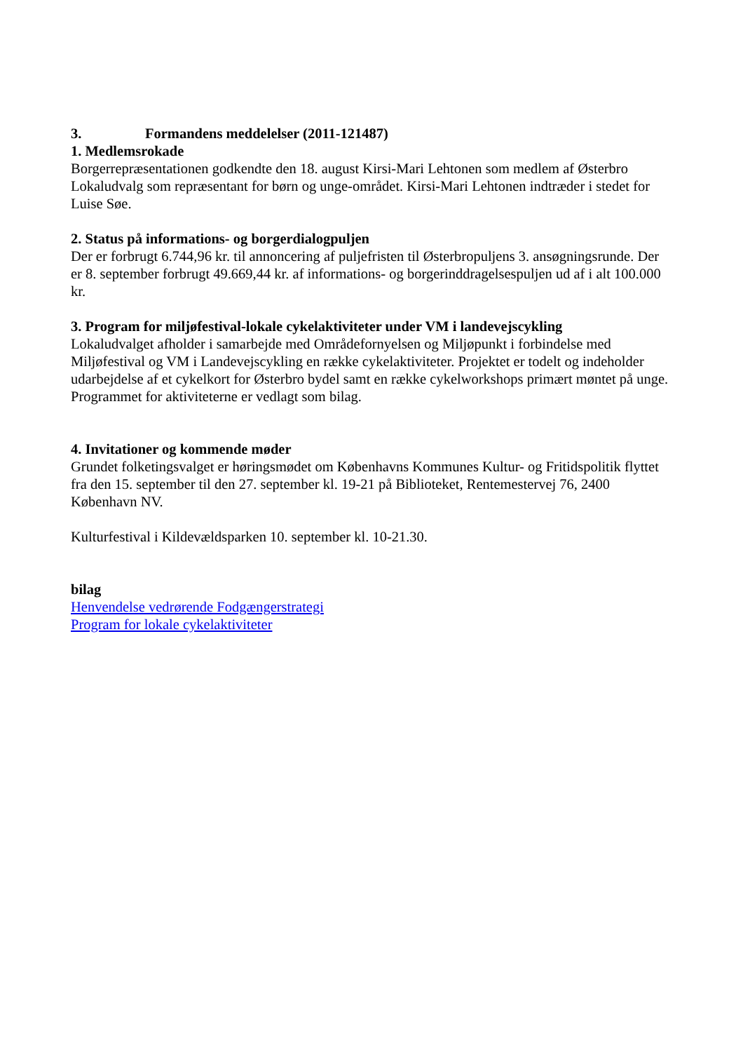3. Formandens meddelelser (2011-121487)
1. Medlemsrokade
Borgerrepræsentationen godkendte den 18. august Kirsi-Mari Lehtonen som medlem af Østerbro Lokaludvalg som repræsentant for børn og unge-området. Kirsi-Mari Lehtonen indtræder i stedet for Luise Søe.
2. Status på informations- og borgerdialogpuljen
Der er forbrugt 6.744,96 kr. til annoncering af puljefristen til Østerbropuljens 3. ansøgningsrunde. Der er 8. september forbrugt 49.669,44 kr. af informations- og borgerinddragelsespuljen ud af i alt 100.000 kr.
3. Program for miljøfestival-lokale cykelaktiviteter under VM i landevejscykling
Lokaludvalget afholder i samarbejde med Områdefornyelsen og Miljøpunkt i forbindelse med Miljøfestival og VM i Landevejscykling en række cykelaktiviteter. Projektet er todelt og indeholder udarbejdelse af et cykelkort for Østerbro bydel samt en række cykelworkshops primært møntet på unge.
Programmet for aktiviteterne er vedlagt som bilag.
4. Invitationer og kommende møder
Grundet folketingsvalget er høringsmødet om Københavns Kommunes Kultur- og Fritidspolitik flyttet fra den 15. september til den 27. september kl. 19-21 på Biblioteket, Rentemestervej 76, 2400 København NV.
Kulturfestival i Kildevældsparken 10. september kl. 10-21.30.
bilag
Henvendelse vedrørende Fodgængerstrategi
Program for lokale cykelaktiviteter